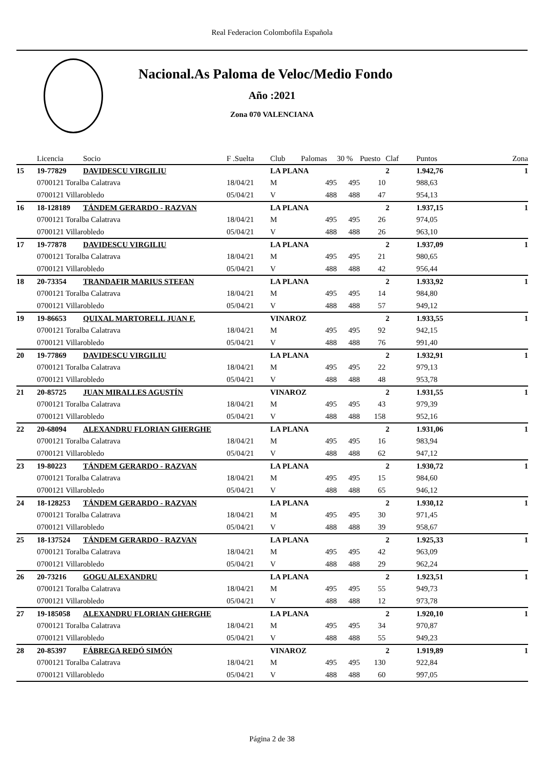Real Federacion Colombofila Española
Nacional.As Paloma de Veloc/Medio Fondo
Año :2021
Zona 070 VALENCIANA
| | Licencia | Socio | F .Suelta | Club | Palomas | 30 % | Puesto | Claf | Puntos | Zona |
| --- | --- | --- | --- | --- | --- | --- | --- | --- | --- | --- |
| 15 | 19-77829 | DAVIDESCU VIRGILIU | | LA PLANA | | | | 2 | 1.942,76 | 1 |
| | 0700121 Toralba Calatrava | | 18/04/21 | M | 495 | 495 | 10 | | 988,63 | |
| | 0700121 Villarobledo | | 05/04/21 | V | 488 | 488 | 47 | | 954,13 | |
| 16 | 18-128189 | TÁNDEM GERARDO - RAZVAN | | LA PLANA | | | | 2 | 1.937,15 | 1 |
| | 0700121 Toralba Calatrava | | 18/04/21 | M | 495 | 495 | 26 | | 974,05 | |
| | 0700121 Villarobledo | | 05/04/21 | V | 488 | 488 | 26 | | 963,10 | |
| 17 | 19-77878 | DAVIDESCU VIRGILIU | | LA PLANA | | | | 2 | 1.937,09 | 1 |
| | 0700121 Toralba Calatrava | | 18/04/21 | M | 495 | 495 | 21 | | 980,65 | |
| | 0700121 Villarobledo | | 05/04/21 | V | 488 | 488 | 42 | | 956,44 | |
| 18 | 20-73354 | TRANDAFIR MARIUS STEFAN | | LA PLANA | | | | 2 | 1.933,92 | 1 |
| | 0700121 Toralba Calatrava | | 18/04/21 | M | 495 | 495 | 14 | | 984,80 | |
| | 0700121 Villarobledo | | 05/04/21 | V | 488 | 488 | 57 | | 949,12 | |
| 19 | 19-86653 | QUIXAL MARTORELL JUAN F. | | VINAROZ | | | | 2 | 1.933,55 | 1 |
| | 0700121 Toralba Calatrava | | 18/04/21 | M | 495 | 495 | 92 | | 942,15 | |
| | 0700121 Villarobledo | | 05/04/21 | V | 488 | 488 | 76 | | 991,40 | |
| 20 | 19-77869 | DAVIDESCU VIRGILIU | | LA PLANA | | | | 2 | 1.932,91 | 1 |
| | 0700121 Toralba Calatrava | | 18/04/21 | M | 495 | 495 | 22 | | 979,13 | |
| | 0700121 Villarobledo | | 05/04/21 | V | 488 | 488 | 48 | | 953,78 | |
| 21 | 20-85725 | JUAN MIRALLES AGUSTÍN | | VINAROZ | | | | 2 | 1.931,55 | 1 |
| | 0700121 Toralba Calatrava | | 18/04/21 | M | 495 | 495 | 43 | | 979,39 | |
| | 0700121 Villarobledo | | 05/04/21 | V | 488 | 488 | 158 | | 952,16 | |
| 22 | 20-68094 | ALEXANDRU FLORIAN GHERGHE | | LA PLANA | | | | 2 | 1.931,06 | 1 |
| | 0700121 Toralba Calatrava | | 18/04/21 | M | 495 | 495 | 16 | | 983,94 | |
| | 0700121 Villarobledo | | 05/04/21 | V | 488 | 488 | 62 | | 947,12 | |
| 23 | 19-80223 | TÁNDEM GERARDO - RAZVAN | | LA PLANA | | | | 2 | 1.930,72 | 1 |
| | 0700121 Toralba Calatrava | | 18/04/21 | M | 495 | 495 | 15 | | 984,60 | |
| | 0700121 Villarobledo | | 05/04/21 | V | 488 | 488 | 65 | | 946,12 | |
| 24 | 18-128253 | TÁNDEM GERARDO - RAZVAN | | LA PLANA | | | | 2 | 1.930,12 | 1 |
| | 0700121 Toralba Calatrava | | 18/04/21 | M | 495 | 495 | 30 | | 971,45 | |
| | 0700121 Villarobledo | | 05/04/21 | V | 488 | 488 | 39 | | 958,67 | |
| 25 | 18-137524 | TÁNDEM GERARDO - RAZVAN | | LA PLANA | | | | 2 | 1.925,33 | 1 |
| | 0700121 Toralba Calatrava | | 18/04/21 | M | 495 | 495 | 42 | | 963,09 | |
| | 0700121 Villarobledo | | 05/04/21 | V | 488 | 488 | 29 | | 962,24 | |
| 26 | 20-73216 | GOGU ALEXANDRU | | LA PLANA | | | | 2 | 1.923,51 | 1 |
| | 0700121 Toralba Calatrava | | 18/04/21 | M | 495 | 495 | 55 | | 949,73 | |
| | 0700121 Villarobledo | | 05/04/21 | V | 488 | 488 | 12 | | 973,78 | |
| 27 | 19-185058 | ALEXANDRU FLORIAN GHERGHE | | LA PLANA | | | | 2 | 1.920,10 | 1 |
| | 0700121 Toralba Calatrava | | 18/04/21 | M | 495 | 495 | 34 | | 970,87 | |
| | 0700121 Villarobledo | | 05/04/21 | V | 488 | 488 | 55 | | 949,23 | |
| 28 | 20-85397 | FÁBREGA REDÓ SIMÓN | | VINAROZ | | | | 2 | 1.919,89 | 1 |
| | 0700121 Toralba Calatrava | | 18/04/21 | M | 495 | 495 | 130 | | 922,84 | |
| | 0700121 Villarobledo | | 05/04/21 | V | 488 | 488 | 60 | | 997,05 | |
Página 2 de 38